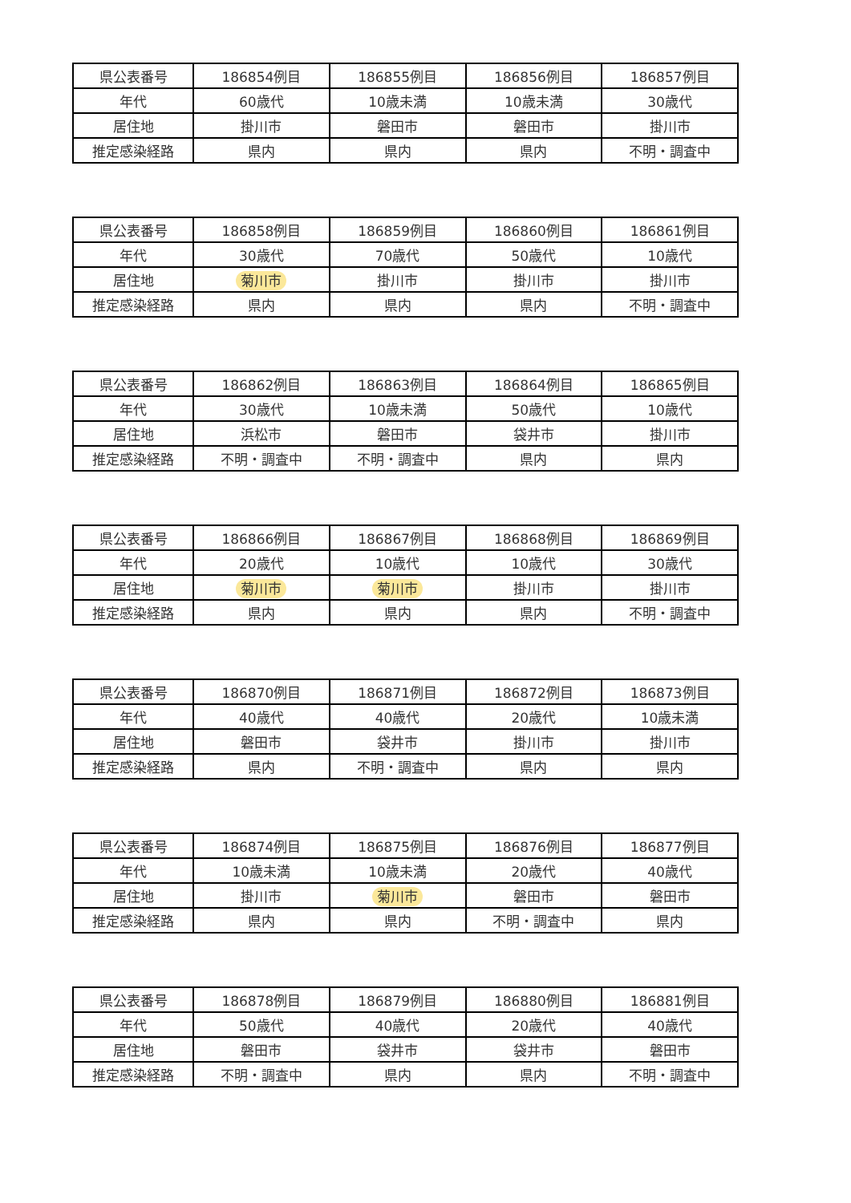| 県公表番号 | 186854例目 | 186855例目 | 186856例目 | 186857例目 |
| 年代 | 60歳代 | 10歳未満 | 10歳未満 | 30歳代 |
| 居住地 | 掛川市 | 磐田市 | 磐田市 | 掛川市 |
| 推定感染経路 | 県内 | 県内 | 県内 | 不明・調査中 |
| 県公表番号 | 186858例目 | 186859例目 | 186860例目 | 186861例目 |
| 年代 | 30歳代 | 70歳代 | 50歳代 | 10歳代 |
| 居住地 | 菊川市 | 掛川市 | 掛川市 | 掛川市 |
| 推定感染経路 | 県内 | 県内 | 県内 | 不明・調査中 |
| 県公表番号 | 186862例目 | 186863例目 | 186864例目 | 186865例目 |
| 年代 | 30歳代 | 10歳未満 | 50歳代 | 10歳代 |
| 居住地 | 浜松市 | 磐田市 | 袋井市 | 掛川市 |
| 推定感染経路 | 不明・調査中 | 不明・調査中 | 県内 | 県内 |
| 県公表番号 | 186866例目 | 186867例目 | 186868例目 | 186869例目 |
| 年代 | 20歳代 | 10歳代 | 10歳代 | 30歳代 |
| 居住地 | 菊川市 | 菊川市 | 掛川市 | 掛川市 |
| 推定感染経路 | 県内 | 県内 | 県内 | 不明・調査中 |
| 県公表番号 | 186870例目 | 186871例目 | 186872例目 | 186873例目 |
| 年代 | 40歳代 | 40歳代 | 20歳代 | 10歳未満 |
| 居住地 | 磐田市 | 袋井市 | 掛川市 | 掛川市 |
| 推定感染経路 | 県内 | 不明・調査中 | 県内 | 県内 |
| 県公表番号 | 186874例目 | 186875例目 | 186876例目 | 186877例目 |
| 年代 | 10歳未満 | 10歳未満 | 20歳代 | 40歳代 |
| 居住地 | 掛川市 | 菊川市 | 磐田市 | 磐田市 |
| 推定感染経路 | 県内 | 県内 | 不明・調査中 | 県内 |
| 県公表番号 | 186878例目 | 186879例目 | 186880例目 | 186881例目 |
| 年代 | 50歳代 | 40歳代 | 20歳代 | 40歳代 |
| 居住地 | 磐田市 | 袋井市 | 袋井市 | 磐田市 |
| 推定感染経路 | 不明・調査中 | 県内 | 県内 | 不明・調査中 |